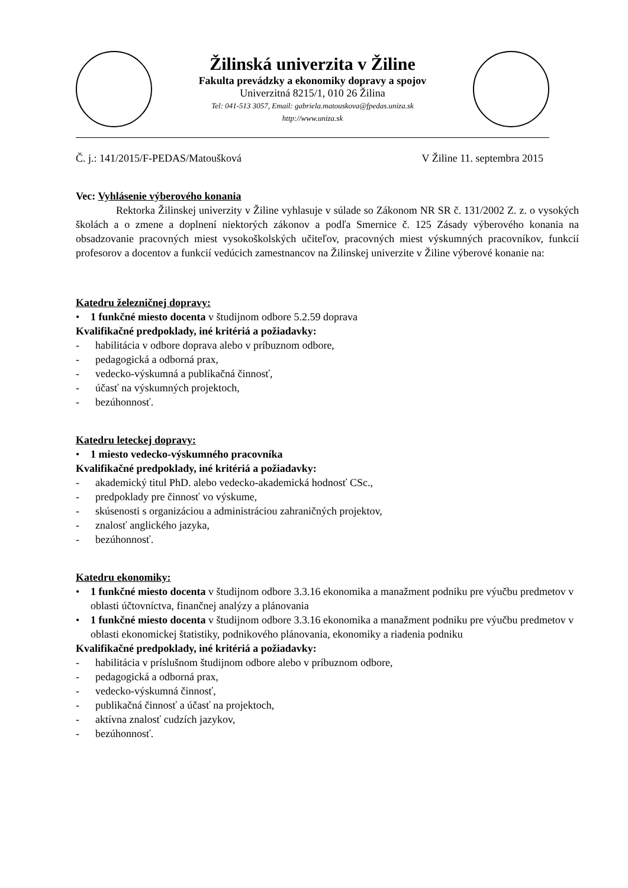Žilinská univerzita v Žiline
Fakulta prevádzky a ekonomiky dopravy a spojov
Univerzitná 8215/1, 010 26 Žilina
Tel: 041-513 3057, Email: gabriela.matouskova@fpedas.uniza.sk
http://www.uniza.sk
Č. j.: 141/2015/F-PEDAS/Matoušková V Žiline 11. septembra 2015
Vec: Vyhlásenie výberového konania
Rektorka Žilinskej univerzity v Žiline vyhlasuje v súlade so Zákonom NR SR č. 131/2002 Z. z. o vysokých školách a o zmene a doplnení niektorých zákonov a podľa Smernice č. 125 Zásady výberového konania na obsadzovanie pracovných miest vysokoškolských učiteľov, pracovných miest výskumných pracovníkov, funkcií profesorov a docentov a funkcií vedúcich zamestnancov na Žilinskej univerzite v Žiline výberové konanie na:
Katedru železničnej dopravy:
• 1 funkčné miesto docenta v študijnom odbore 5.2.59 doprava
Kvalifikačné predpoklady, iné kritériá a požiadavky:
- habilitácia v odbore doprava alebo v príbuznom odbore,
- pedagogická a odborná prax,
- vedecko-výskumná a publikačná činnosť,
- účasť na výskumných projektoch,
- bezúhonnosť.
Katedru leteckej dopravy:
• 1 miesto vedecko-výskumného pracovníka
Kvalifikačné predpoklady, iné kritériá a požiadavky:
- akademický titul PhD. alebo vedecko-akademická hodnosť CSc.,
- predpoklady pre činnosť vo výskume,
- skúsenosti s organizáciou a administráciou zahraničných projektov,
- znalosť anglického jazyka,
- bezúhonnosť.
Katedru ekonomiky:
• 1 funkčné miesto docenta v študijnom odbore 3.3.16 ekonomika a manažment podniku pre výučbu predmetov v oblasti účtovníctva, finančnej analýzy a plánovania
• 1 funkčné miesto docenta v študijnom odbore 3.3.16 ekonomika a manažment podniku pre výučbu predmetov v oblasti ekonomickej štatistiky, podnikového plánovania, ekonomiky a riadenia podniku
Kvalifikačné predpoklady, iné kritériá a požiadavky:
- habilitácia v príslušnom študijnom odbore alebo v príbuznom odbore,
- pedagogická a odborná prax,
- vedecko-výskumná činnosť,
- publikačná činnosť a účasť na projektoch,
- aktívna znalosť cudzích jazykov,
- bezúhonnosť.